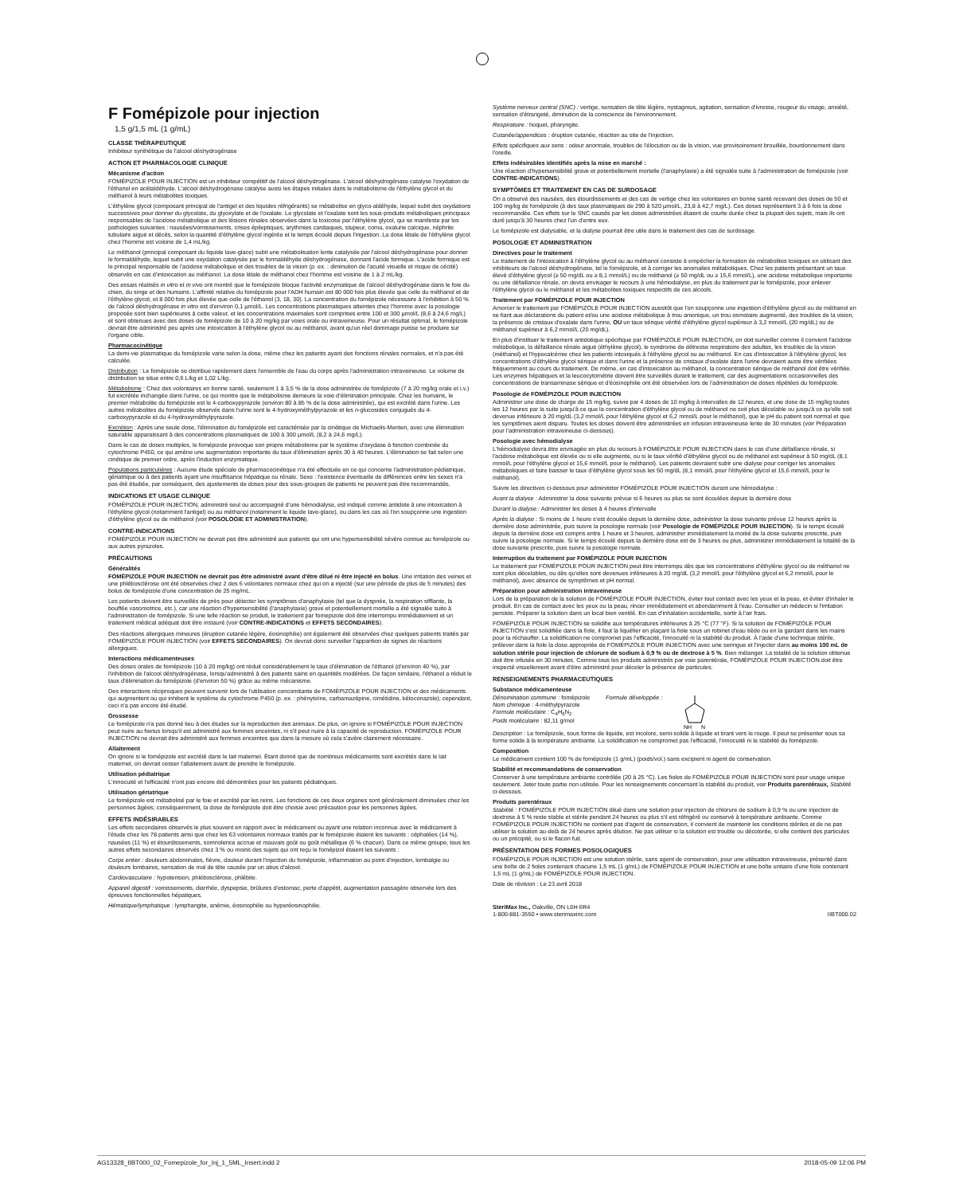F Fomépizole pour injection
1,5 g/1,5 mL (1 g/mL)
CLASSE THÉRAPEUTIQUE
Inhibiteur synthétique de l'alcool déshydrogénase
ACTION ET PHARMACOLOGIE CLINIQUE
Mécanisme d'action
FOMÉPIZOLE POUR INJECTION est un inhibiteur compétitif de l'alcool déshydrogénase. L'alcool déshydrogénase catalyse l'oxydation de l'éthanol en acétaldéhyde. L'alcool déshydrogénase catalyse aussi les étapes initiales dans le métabolisme de l'éthylène glycol et du méthanol à leurs métabolites toxiques.
L'éthylène glycol (composant principal de l'antigel et des liquides réfrigérants) se métabolise en glyco-aldéhyde, lequel subit des oxydations successives pour donner du glycolate, du glyoxylate et de l'oxalate. Le glycolate et l'oxalate sont les sous-produits métaboliques principaux responsables de l'acidose métabolique et des lésions rénales observées dans la toxicose par l'éthylène glycol, qui se manifeste par les pathologies suivantes : nausées/vomissements, crises épileptiques, arythmies cardiaques, stupeur, coma, oxalurie calcique, néphrite tubulaire aiguë et décès, selon la quantité d'éthylène glycol ingérée et le temps écoulé depuis l'ingestion. La dose létale de l'éthylène glycol chez l'homme est voisine de 1,4 mL/kg.
Le méthanol (principal composant du liquide lave-glace) subit une métabolisation lente catalysée par l'alcool déshydrogénase pour donner le formaldéhyde, lequel subit une oxydation catalysée par le formaldéhyde déshydrogénase, donnant l'acide formique. L'acide formique est le principal responsable de l'acidose métabolique et des troubles de la vision (p. ex. : diminution de l'acuité visuelle et risque de cécité) observés en cas d'intoxication au méthanol. La dose létale de méthanol chez l'homme est voisine de 1 à 2 mL/kg.
Des essais réalisés in vitro et in vivo ont montré que le fomépizole bloque l'activité enzymatique de l'alcool déshydrogénase dans le foie du chien, du singe et des humains. L'affinité relative du fomépizole pour l'ADH humain est 80 000 fois plus élevée que celle du méthanol et de l'éthylène glycol, et 8 000 fois plus élevée que celle de l'éthanol (3, 18, 30). La concentration du fomépizole nécessaire à l'inhibition à 50 % de l'alcool déshydrogénase in vitro est d'environ 0,1 µmol/L. Les concentrations plasmatiques atteintes chez l'homme avec la posologie proposée sont bien supérieures à cette valeur, et les concentrations maximales sont comprises entre 100 et 300 µmol/L (8,6 à 24,6 mg/L) et sont obtenues avec des doses de fomépizole de 10 à 20 mg/kg par voies orale ou intraveineuse. Pour un résultat optimal, le fomépizole devrait être administré peu après une intoxication à l'éthylène glycol ou au méthanol, avant qu'un réel dommage puisse se produire sur l'organe cible.
Pharmacocinétique
La demi-vie plasmatique du fomépizole varie selon la dose, même chez les patients ayant des fonctions rénales normales, et n'a pas été calculée.
Distribution : Le fomépizole se distribue rapidement dans l'ensemble de l'eau du corps après l'administration intraveineuse. Le volume de distribution se situe entre 0,6 L/kg et 1,02 L/kg.
Métabolisme : Chez des volontaires en bonne santé, seulement 1 à 3,5 % de la dose administrée de fomépizole (7 à 20 mg/kg orale et i.v.) fut excrétée inchangée dans l'urine, ce qui montre que le métabolisme demeure la voie d'élimination principale. Chez les humains, le premier métabolite du fomépizole est le 4-carboxypyrazole (environ 80 à 85 % de la dose administrée), qui est excrété dans l'urine. Les autres métabolites du fomépizole observés dans l'urine sont le 4-hydroxyméthylpyrazole et les n-glucosides conjugués du 4-carboxypyrazole et du 4-hydroxyméthylpyrazole.
Excrétion : Après une seule dose, l'élimination du fomépizole est caractérisée par la cinétique de Michaelis-Menten, avec une élimination saturable apparaissant à des concentrations plasmatiques de 100 à 300 µmol/L (8,2 à 24,6 mg/L).
Dans le cas de doses multiples, le fomépizole provoque son propre métabolisme par le système d'oxydase à fonction combinée du cytochrome P450, ce qui amène une augmentation importante du taux d'élimination après 30 à 40 heures. L'élimination se fait selon une cinétique de premier ordre, après l'induction enzymatique.
Populations particulières : Aucune étude spéciale de pharmacocinétique n'a été effectuée en ce qui concerne l'administration pédiatrique, gériatrique ou à des patients ayant une insuffisance hépatique ou rénale. Sexe : l'existence éventuelle de différences entre les sexes n'a pas été étudiée, par conséquent, des ajustements de doses pour des sous-groupes de patients ne peuvent pas être recommandés.
INDICATIONS ET USAGE CLINIQUE
FOMÉPIZOLE POUR INJECTION, administré seul ou accompagné d'une hémodialyse, est indiqué comme antidote à une intoxication à l'éthylène glycol (notamment l'antigel) ou au méthanol (notamment le liquide lave-glace), ou dans les cas où l'on soupçonne une ingestion d'éthylène glycol ou de méthanol (voir POSOLOGIE ET ADMINISTRATION).
CONTRE-INDICATIONS
FOMÉPIZOLE POUR INJECTION ne devrait pas être administré aux patients qui ont une hypersensibilité sévère connue au fomépizole ou aux autres pyrazoles.
PRÉCAUTIONS
Généralités
FOMÉPIZOLE POUR INJECTION ne devrait pas être administré avant d'être dilué ni être injecté en bolus. Une irritation des veines et une phlébosclérose ont été observées chez 2 des 6 volontaires normaux chez qui on a injecté (sur une période de plus de 5 minutes) des bolus de fomépizole d'une concentration de 25 mg/mL.
Les patients doivent être surveillés de près pour détecter les symptômes d'anaphylaxie (tel que la dyspnée, la respiration sifflante, la bouffée vasomotrice, etc.), car une réaction d'hypersensibilité (l'anaphylaxie) grave et potentiellement mortelle a été signalée suite à l'administration de fomépizole. Si une telle réaction se produit, le traitement par fomepizole doit être interrompu immédiatement et un traitement médical adéquat doit être instauré (voir CONTRE-INDICATIONS et EFFETS SECONDAIRES).
Des réactions allergiques mineures (éruption cutanée légère, éosinophilie) ont également été observées chez quelques patients traités par FOMÉPIZOLE POUR INJECTION (voir EFFETS SECONDAIRES). On devrait donc surveiller l'apparition de signes de réactions allergiques.
Interactions médicamenteuses
Des doses orales de fomépizole (10 à 20 mg/kg) ont réduit considérablement le taux d'élimination de l'éthanol (d'environ 40 %), par l'inhibition de l'alcool déshydrogénase, lorsqu'administré à des patients sains en quantités modérées. De façon similaire, l'éthanol a réduit le taux d'élimination du fomépizole (d'environ 50 %) grâce au même mécanisme.
Des interactions réciproques peuvent survenir lors de l'utilisation concomitante de FOMÉPIZOLE POUR INJECTION et des médicaments qui augmentent ou qui inhibent le système du cytochrome P450 (p. ex. : phénytoïne, carbamazépine, cimétidine, kétoconazole); cependant, ceci n'a pas encore été étudié.
Grossesse
Le fomépizole n'a pas donné lieu à des études sur la reproduction des animaux. De plus, on ignore si FOMÉPIZOLE POUR INJECTION peut nuire au foetus lorsqu'il est administré aux femmes enceintes, ni s'il peut nuire à la capacité de reproduction. FOMÉPIZOLE POUR INJECTION ne devrait être administré aux femmes enceintes que dans la mesure où cela s'avère clairement nécessaire.
Allaitement
On ignore si le fomépizole est excrété dans le lait maternel. Étant donné que de nombreux médicaments sont excrétés dans le lait maternel, on devrait cesser l'allaitement avant de prendre le fomépizole.
Utilisation pédiatrique
L'innocuité et l'efficacité n'ont pas encore été démontrées pour les patients pédiatriques.
Utilisation gériatrique
Le fomépizole est métabolisé par le foie et excrété par les reins. Les fonctions de ces deux organes sont généralement diminuées chez les personnes âgées; conséquemment, la dose de fomépizole doit être choisie avec précaution pour les personnes âgées.
EFFETS INDÉSIRABLES
Les effets secondaires observés le plus souvent en rapport avec le médicament ou ayant une relation inconnue avec le médicament à l'étude chez les 78 patients ainsi que chez les 63 volontaires normaux traités par le fomépizole étaient les suivants : céphalées (14 %), nausées (11 %) et étourdissements, somnolence accrue et mauvais goût ou goût métallique (6 % chacun). Dans ce même groupe, tous les autres effets secondaires observés chez 3 % ou moins des sujets qui ont reçu le fomépizol étaient les suivants :
Corps entier : douleurs abdominales, fièvre, douleur durant l'injection du fomépizole, inflammation au point d'injection, lombalgie ou douleurs lombaires, sensation de mal de tête causée par un abus d'alcool.
Cardiovasculaire : hypotension, phlébosclérose, phlébite.
Appareil digestif : vomissements, diarrhée, dyspepsie, brûlures d'estomac, perte d'appétit, augmentation passagère observée lors des épreuves fonctionnelles hépatiques.
Hématique/lymphatique : lymphangite, anémie, éosinophilie ou hyperéosinophilie.
Système nerveux central (SNC) : vertige, sensation de tête légère, nystagmus, agitation, sensation d'ivresse, rougeur du visage, anxiété, sensation d'étrangeté, diminution de la conscience de l'environnement.
Respiratoire : hoquet, pharyngite.
Cutanée/appendices : éruption cutanée, réaction au site de l'injection.
Effets spécifiques aux sens : odeur anormale, troubles de l'élocution ou de la vision, vue provisoirement brouillée, bourdonnement dans l'oreille.
Effets indésirables identifiés après la mise en marché :
Une réaction d'hypersensibilité grave et potentiellement mortelle (l'anaphylaxie) a été signalée suite à l'administration de fomépizole (voir CONTRE-INDICATIONS).
SYMPTÔMES ET TRAITEMENT EN CAS DE SURDOSAGE
On a observé des nausées, des étourdissements et des cas de vertige chez les volontaires en bonne santé recevant des doses de 50 et 100 mg/kg de fomépizole (à des taux plasmatiques de 290 à 520 µmol/L, 23,8 à 42,7 mg/L). Ces doses représentent 3 à 6 fois la dose recommandée. Ces effets sur le SNC causés par les doses administrées étaient de courte durée chez la plupart des sujets, mais ils ont duré jusqu'à 30 heures chez l'un d'entre eux.
Le fomépizole est dialysable, et la dialyse pourrait être utile dans le traitement des cas de surdosage.
POSOLOGIE ET ADMINISTRATION
Directives pour le traitement
Le traitement de l'intoxication à l'éthylène glycol ou au méthanol consiste à empêcher la formation de métabolites toxiques en utilisant des inhibiteurs de l'alcool déshydrogénase, tel le fomépizole, et à corriger les anomalies métaboliques. Chez les patients présentant un taux élevé d'éthylène glycol (≥ 50 mg/dL ou ≥ 8,1 mmol/L) ou de méthanol (≥ 50 mg/dL ou ≥ 15,6 mmol/L), une acidose métabolique importante ou une défaillance rénale, on devra envisager le recours à une hémodialyse, en plus du traitement par le fomépizole, pour enlever l'éthylène glycol ou le méthanol et les métabolites toxiques respectifs de ces alcools.
Traitement par FOMÉPIZOLE POUR INJECTION
Amorcer le traitement par FOMÉPIZOLE POUR INJECTION aussitôt que l'on soupçonne une ingestion d'éthylène glycol ou de méthanol en se fiant aux déclarations du patient et/ou une acidose métabolique à trou anionique, un trou osmolaire augmenté, des troubles de la vision, la présence de cristaux d'oxalate dans l'urine, OU un taux sérique vérifié d'éthylène glycol supérieur à 3,2 mmol/L (20 mg/dL) ou de méthanol supérieur à 6,2 mmol/L (20 mg/dL).
En plus d'instituer le traitement antidotique spécifique par FOMÉPIZOLE POUR INJECTION, on doit surveiller comme il convient l'acidose métabolique, la défaillance rénale aiguë (éthylène glycol), le syndrome de détresse respiratoire des adultes, les troubles de la vision (méthanol) et l'hypocalcémie chez les patients intoxiqués à l'éthylène glycol ou au méthanol. En cas d'intoxication à l'éthylène glycol, les concentrations d'éthylène glycol sérique et dans l'urine et la présence de cristaux d'oxalate dans l'urine devraient aussi être vérifiées fréquemment au cours du traitement. De même, en cas d'intoxication au méthanol, la concentration sérique de méthanol doit être vérifiée. Les enzymes hépatiques et la leucocytométrie doivent être surveillés durant le traitement, car des augmentations occasionnelles des concentrations de transaminase sérique et d'éosinophilie ont été observées lors de l'administration de doses répétées du fomépizole.
Posologie de FOMÉPIZOLE POUR INJECTION
Administrer une dose de charge de 15 mg/kg, suivie par 4 doses de 10 mg/kg à intervalles de 12 heures, et une dose de 15 mg/kg toutes les 12 heures par la suite jusqu'à ce que la concentration d'éthylène glycol ou de méthanol ne soit plus décelable ou jusqu'à ce qu'elle soit devenue inférieure à 20 mg/dL (3,2 mmol/L pour l'éthylène glycol et 6,2 mmol/L pour le méthanol), que le pH du patient soit normal et que les symptômes aient disparu. Toutes les doses doivent être administrées en infusion intraveineuse lente de 30 minutes (voir Préparation pour l'administration intraveineuse ci-dessous).
Posologie avec hémodialyse
L'hémodialyse devra être envisagée en plus du recours à FOMÉPIZOLE POUR INJECTION dans le cas d'une défaillance rénale, si l'acidose métabolique est élevée ou si elle augmente, ou si le taux vérifié d'éthylène glycol ou de méthanol est supérieur à 50 mg/dL (8,1 mmol/L pour l'éthylène glycol et 15,6 mmol/L pour le méthanol). Les patients devraient subir une dialyse pour corriger les anomalies métaboliques et faire baisser le taux d'éthylène glycol sous les 50 mg/dL (8,1 mmol/L pour l'éthylène glycol et 15,6 mmol/L pour le méthanol).
Suivre les directives ci-dessous pour administrer FOMÉPIZOLE POUR INJECTION durant une hémodialyse :
Avant la dialyse : Administrer la dose suivante prévue si 6 heures ou plus se sont écoulées depuis la dernière dose
Durant la dialyse : Administrer les doses à 4 heures d'intervalle
Après la dialyse : Si moins de 1 heure s'est écoulée depuis la dernière dose, administrer la dose suivante prévue 12 heures après la dernière dose administrée, puis suivre la posologie normale (voir Posologie de FOMÉPIZOLE POUR INJECTION). Si le temps écoulé depuis la dernière dose est compris entre 1 heure et 3 heures, administrer immédiatement la moitié de la dose suivante prescrite, puis suivre la posologie normale. Si le temps écoulé depuis la dernière dose est de 3 heures ou plus, administrer immédiatement la totalité de la dose suivante prescrite, puis suivre la posologie normale.
Interruption du traitement par FOMÉPIZOLE POUR INJECTION
Le traitement par FOMÉPIZOLE POUR INJECTION peut être interrompu dès que les concentrations d'éthylène glycol ou de méthanol ne sont plus décelables, ou dès qu'elles sont devenues inférieures à 20 mg/dL (3,2 mmol/L pour l'éthylène glycol et 6,2 mmol/L pour le méthanol), avec absence de symptômes et pH normal.
Préparation pour administration intraveineuse
Lors de la préparation de la solution de FOMÉPIZOLE POUR INJECTION, éviter tout contact avec les yeux et la peau, et éviter d'inhaler le produit. En cas de contact avec les yeux ou la peau, rincer immédiatement et abondamment à l'eau. Consulter un médecin si l'irritation persiste. Préparer la solution dans un local bien ventilé. En cas d'inhalation accidentelle, sortir à l'air frais.
FOMÉPIZOLE POUR INJECTION se solidifie aux températures inférieures à 25 °C (77 °F). Si la solution de FOMÉPIZOLE POUR INJECTION s'est solidifiée dans la fiole, il faut la liquéfier en plaçant la fiole sous un robinet d'eau tiède ou en la gardant dans les mains pour la réchauffer. La solidification ne compromet pas l'efficacité, l'innocuité ni la stabilité du produit. À l'aide d'une technique stérile, prélever dans la fiole la dose appropriée de FOMÉPIZOLE POUR INJECTION avec une seringue et l'injecter dans au moins 100 mL de solution stérile pour injection de chlorure de sodium à 0,9 % ou de dextrose à 5 %. Bien mélanger. La totalité de la solution obtenue doit être infusée en 30 minutes. Comme tous les produits administrés par voie parentérale, FOMÉPIZOLE POUR INJECTION doit être inspecté visuellement avant d'être administré pour déceler la présence de particules.
RENSEIGNEMENTS PHARMACEUTIQUES
Substance médicamenteuse
Dénomination commune : fomépizole
Nom chimique : 4-méthylpyrazole
Formule moléculaire : C<sub>4</sub>H<sub>6</sub>N<sub>2</sub>
Poids moléculaire : 82,11 g/mol
Formule développée :
NH
N
Description : Le fomépizole, sous forme de liquide, est incolore, semi-solide à liquide et tirant vers le rouge. Il peut se présenter sous sa forme solide à la température ambiante. La solidification ne compromet pas l'efficacité, l'innocuité ni la stabilité du fomépizole.
Composition
Le médicament contient 100 % de fomépizole (1 g/mL) (poids/vol.) sans excipient ni agent de conservation.
Stabilité et recommandations de conservation
Conserver à une température ambiante contrôlée (20 à 25 °C). Les fioles de FOMÉPIZOLE POUR INJECTION sont pour usage unique seulement. Jeter toute partie non utilisée. Pour les renseignements concernant la stabilité du produit, voir Produits parentéraux, Stabilité ci-dessous.
Produits parentéraux
Stabilité : FOMÉPIZOLE POUR INJECTION dilué dans une solution pour injection de chlorure de sodium à 0,9 % ou une injection de dextrose à 5 % reste stable et stérile pendant 24 heures ou plus s'il est réfrigéré ou conservé à température ambiante. Comme FOMÉPIZOLE POUR INJECTION ne contient pas d'agent de conservation, il convient de maintenir les conditions stériles et de ne pas utiliser la solution au-delà de 24 heures après dilution. Ne pas utiliser si la solution est trouble ou décolorée, si elle contient des particules ou un précipité, ou si le flacon fuit.
PRÉSENTATION DES FORMES POSOLOGIQUES
FOMÉPIZOLE POUR INJECTION est une solution stérile, sans agent de conservation, pour une utilisation intraveineuse, présenté dans une boîte de 2 fioles contenant chacune 1,5 mL (1 g/mL) de FOMÉPIZOLE POUR INJECTION et une boîte unitaire d'une fiole contenant 1,5 mL (1 g/mL) de FOMÉPIZOLE POUR INJECTION.
Date de révision : Le 23 avril 2018
SteriMax Inc., Oakville, ON L6H 6R4
1-800-881-3550 • www.sterimaxinc.com IIBT000.02
AG13328_IIBT000_02_Fomepizole_for_Inj_1_5ML_Insert.indd 2 2018-05-09 12:06 PM